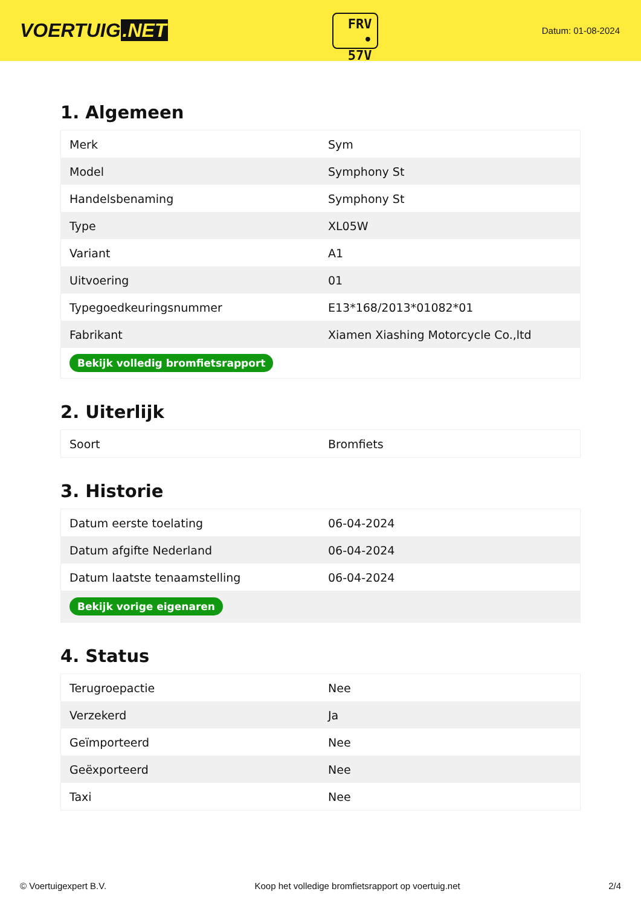VOERTUIG.NET
FRV
• 57V
Datum: 01-08-2024
1. Algemeen
| Merk | Sym |
| Model | Symphony St |
| Handelsbenaming | Symphony St |
| Type | XL05W |
| Variant | A1 |
| Uitvoering | 01 |
| Typegoedkeuringsnummer | E13*168/2013*01082*01 |
| Fabrikant | Xiamen Xiashing Motorcycle Co.,ltd |
| Bekijk volledig bromfietsrapport | |
2. Uiterlijk
| Soort | Bromfiets |
3. Historie
| Datum eerste toelating | 06-04-2024 |
| Datum afgifte Nederland | 06-04-2024 |
| Datum laatste tenaamstelling | 06-04-2024 |
| Bekijk vorige eigenaren | |
4. Status
| Terugroepactie | Nee |
| Verzekerd | Ja |
| Geïmporteerd | Nee |
| Geëxporteerd | Nee |
| Taxi | Nee |
© Voertuigexpert B.V. Koop het volledige bromfietsrapport op voertuig.net 2/4